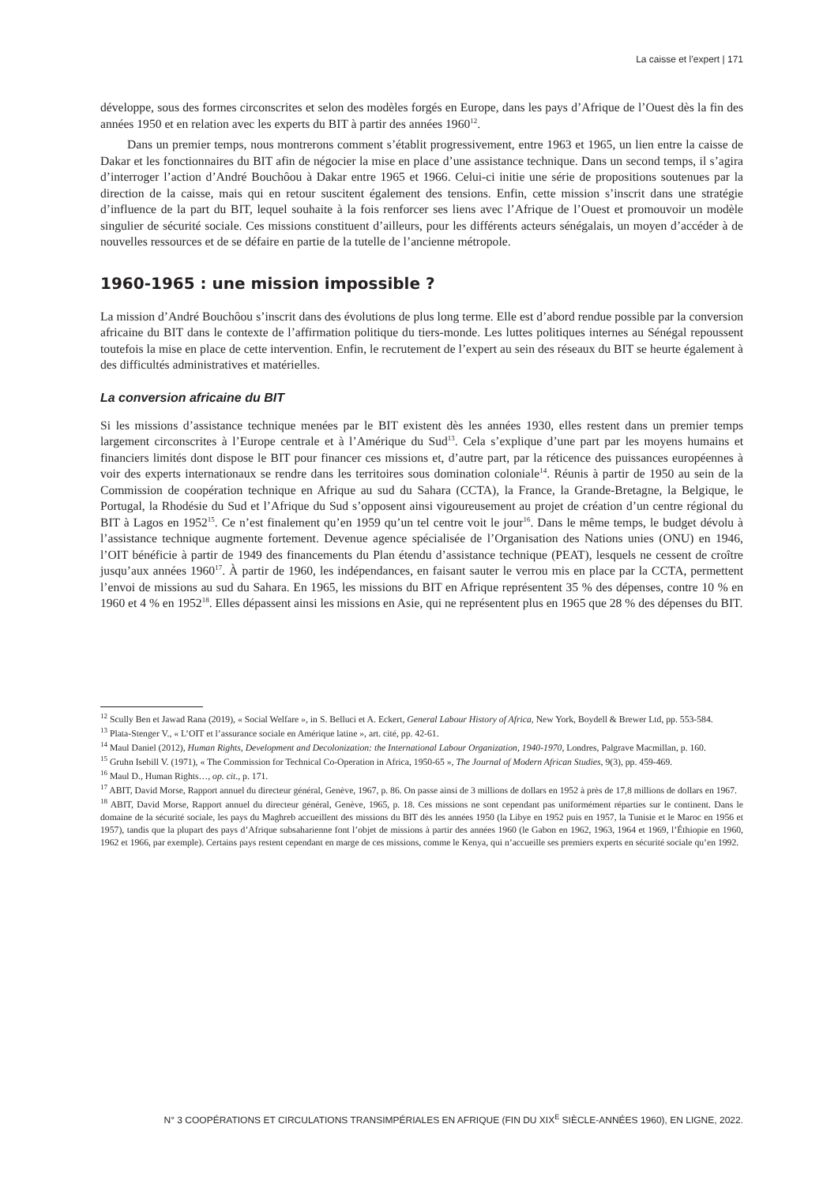La caisse et l’expert | 171
développe, sous des formes circonscrites et selon des modèles forgés en Europe, dans les pays d’Afrique de l’Ouest dès la fin des années 1950 et en relation avec les experts du BIT à partir des années 1960<sup>12</sup>.
Dans un premier temps, nous montrerons comment s’établit progressivement, entre 1963 et 1965, un lien entre la caisse de Dakar et les fonctionnaires du BIT afin de négocier la mise en place d’une assistance technique. Dans un second temps, il s’agira d’interroger l’action d’André Bouchôou à Dakar entre 1965 et 1966. Celui-ci initie une série de propositions soutenues par la direction de la caisse, mais qui en retour suscitent également des tensions. Enfin, cette mission s’inscrit dans une stratégie d’influence de la part du BIT, lequel souhaite à la fois renforcer ses liens avec l’Afrique de l’Ouest et promouvoir un modèle singulier de sécurité sociale. Ces missions constituent d’ailleurs, pour les différents acteurs sénégalais, un moyen d’accéder à de nouvelles ressources et de se défaire en partie de la tutelle de l’ancienne métropole.
1960-1965 : une mission impossible ?
La mission d’André Bouchôou s’inscrit dans des évolutions de plus long terme. Elle est d’abord rendue possible par la conversion africaine du BIT dans le contexte de l’affirmation politique du tiers-monde. Les luttes politiques internes au Sénégal repoussent toutefois la mise en place de cette intervention. Enfin, le recrutement de l’expert au sein des réseaux du BIT se heurte également à des difficultés administratives et matérielles.
La conversion africaine du BIT
Si les missions d’assistance technique menées par le BIT existent dès les années 1930, elles restent dans un premier temps largement circonscrites à l’Europe centrale et à l’Amérique du Sud<sup>13</sup>. Cela s’explique d’une part par les moyens humains et financiers limités dont dispose le BIT pour financer ces missions et, d’autre part, par la réticence des puissances européennes à voir des experts internationaux se rendre dans les territoires sous domination coloniale<sup>14</sup>. Réunis à partir de 1950 au sein de la Commission de coopération technique en Afrique au sud du Sahara (CCTA), la France, la Grande-Bretagne, la Belgique, le Portugal, la Rhodésie du Sud et l’Afrique du Sud s’opposent ainsi vigoureusement au projet de création d’un centre régional du BIT à Lagos en 1952<sup>15</sup>. Ce n’est finalement qu’en 1959 qu’un tel centre voit le jour<sup>16</sup>. Dans le même temps, le budget dévolu à l’assistance technique augmente fortement. Devenue agence spécialisée de l’Organisation des Nations unies (ONU) en 1946, l’OIT bénéficie à partir de 1949 des financements du Plan étendu d’assistance technique (PEAT), lesquels ne cessent de croître jusqu’aux années 1960<sup>17</sup>. À partir de 1960, les indépendances, en faisant sauter le verrou mis en place par la CCTA, permettent l’envoi de missions au sud du Sahara. En 1965, les missions du BIT en Afrique représentent 35 % des dépenses, contre 10 % en 1960 et 4 % en 1952<sup>18</sup>. Elles dépassent ainsi les missions en Asie, qui ne représentent plus en 1965 que 28 % des dépenses du BIT.
<sup>12</sup> Scully Ben et Jawad Rana (2019), « Social Welfare », in S. Belluci et A. Eckert, General Labour History of Africa, New York, Boydell & Brewer Ltd, pp. 553-584.
<sup>13</sup> Plata-Stenger V., « L’OIT et l’assurance sociale en Amérique latine », art. cité, pp. 42-61.
<sup>14</sup> Maul Daniel (2012), Human Rights, Development and Decolonization: the International Labour Organization, 1940-1970, Londres, Palgrave Macmillan, p. 160.
<sup>15</sup> Gruhn Isebill V. (1971), « The Commission for Technical Co-Operation in Africa, 1950-65 », The Journal of Modern African Studies, 9(3), pp. 459-469.
<sup>16</sup> Maul D., Human Rights…, op. cit., p. 171.
<sup>17</sup> ABIT, David Morse, Rapport annuel du directeur général, Genève, 1967, p. 86. On passe ainsi de 3 millions de dollars en 1952 à près de 17,8 millions de dollars en 1967.
<sup>18</sup> ABIT, David Morse, Rapport annuel du directeur général, Genève, 1965, p. 18. Ces missions ne sont cependant pas uniformément réparties sur le continent. Dans le domaine de la sécurité sociale, les pays du Maghreb accueillent des missions du BIT dès les années 1950 (la Libye en 1952 puis en 1957, la Tunisie et le Maroc en 1956 et 1957), tandis que la plupart des pays d’Afrique subsaharienne font l’objet de missions à partir des années 1960 (le Gabon en 1962, 1963, 1964 et 1969, l’Éthiopie en 1960, 1962 et 1966, par exemple). Certains pays restent cependant en marge de ces missions, comme le Kenya, qui n’accueille ses premiers experts en sécurité sociale qu’en 1992.
N° 3 COOPÉRATIONS ET CIRCULATIONS TRANSIMPÉRIALES EN AFRIQUE (FIN DU XIX<sup>E</sup> SIÈCLE-ANNÉES 1960), EN LIGNE, 2022.